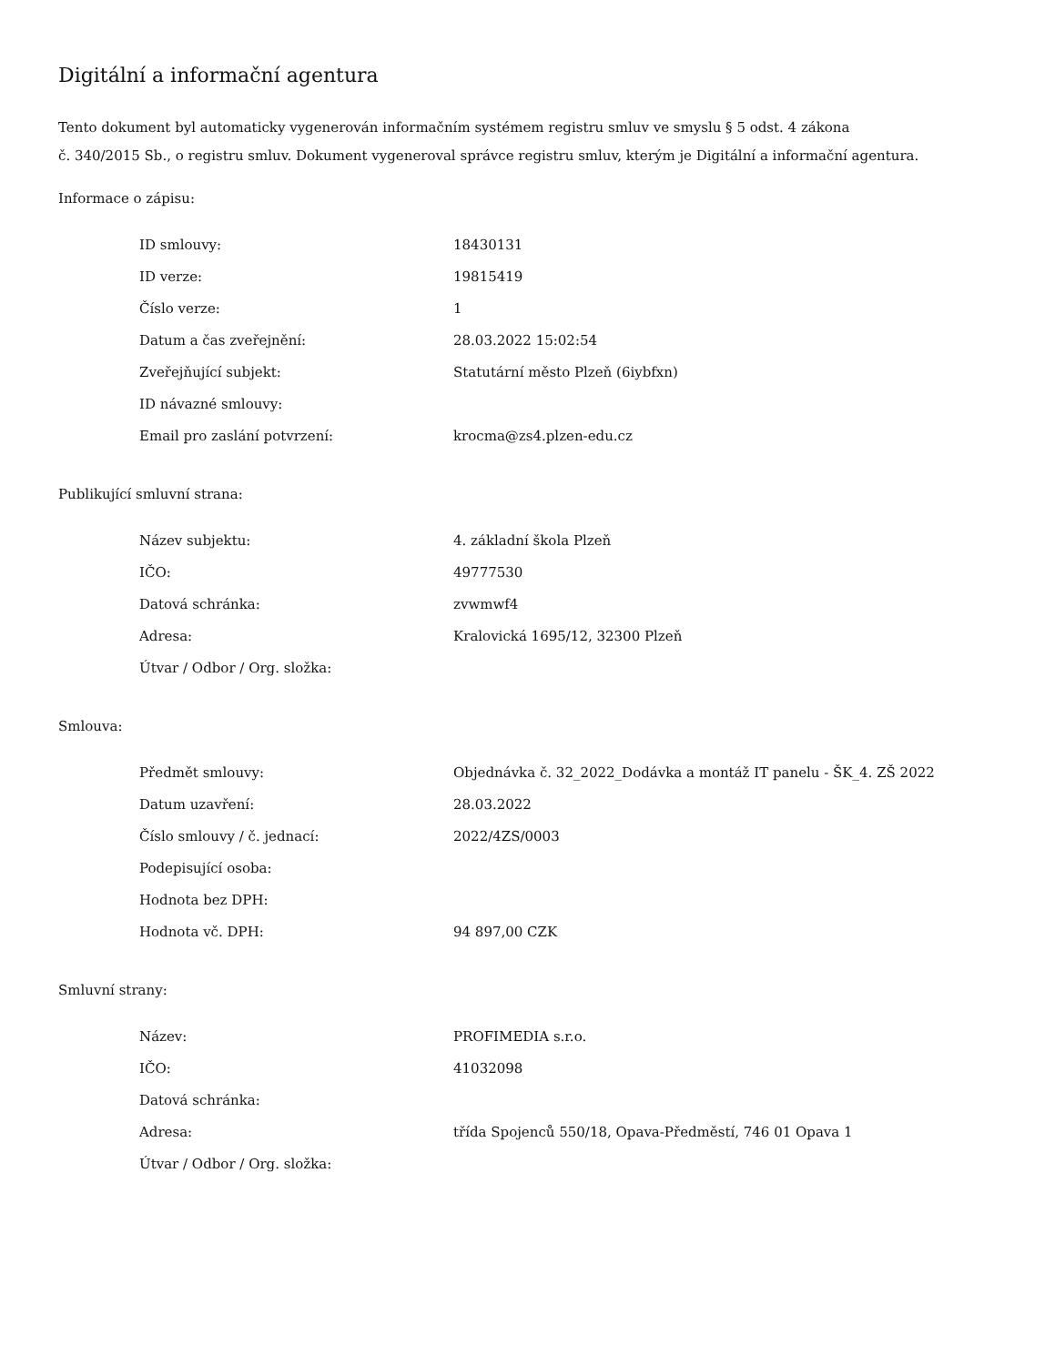Digitální a informační agentura
Tento dokument byl automaticky vygenerován informačním systémem registru smluv ve smyslu § 5 odst. 4 zákona
č. 340/2015 Sb., o registru smluv. Dokument vygeneroval správce registru smluv, kterým je Digitální a informační agentura.
Informace o zápisu:
| ID smlouvy: | 18430131 |
| ID verze: | 19815419 |
| Číslo verze: | 1 |
| Datum a čas zveřejnění: | 28.03.2022 15:02:54 |
| Zveřejňující subjekt: | Statutární město Plzeň (6iybfxn) |
| ID návazné smlouvy: | |
| Email pro zaslání potvrzení: | krocma@zs4.plzen-edu.cz |
Publikující smluvní strana:
| Název subjektu: | 4. základní škola Plzeň |
| IČO: | 49777530 |
| Datová schránka: | zvwmwf4 |
| Adresa: | Kralovická 1695/12, 32300 Plzeň |
| Útvar / Odbor / Org. složka: | |
Smlouva:
| Předmět smlouvy: | Objednávka č. 32_2022_Dodávka a montáž IT panelu - ŠK_4. ZŠ 2022 |
| Datum uzavření: | 28.03.2022 |
| Číslo smlouvy / č. jednací: | 2022/4ZS/0003 |
| Podepisující osoba: | |
| Hodnota bez DPH: | |
| Hodnota vč. DPH: | 94 897,00 CZK |
Smluvní strany:
| Název: | PROFIMEDIA s.r.o. |
| IČO: | 41032098 |
| Datová schránka: | |
| Adresa: | třída Spojenců 550/18, Opava-Předměstí, 746 01 Opava 1 |
| Útvar / Odbor / Org. složka: | |